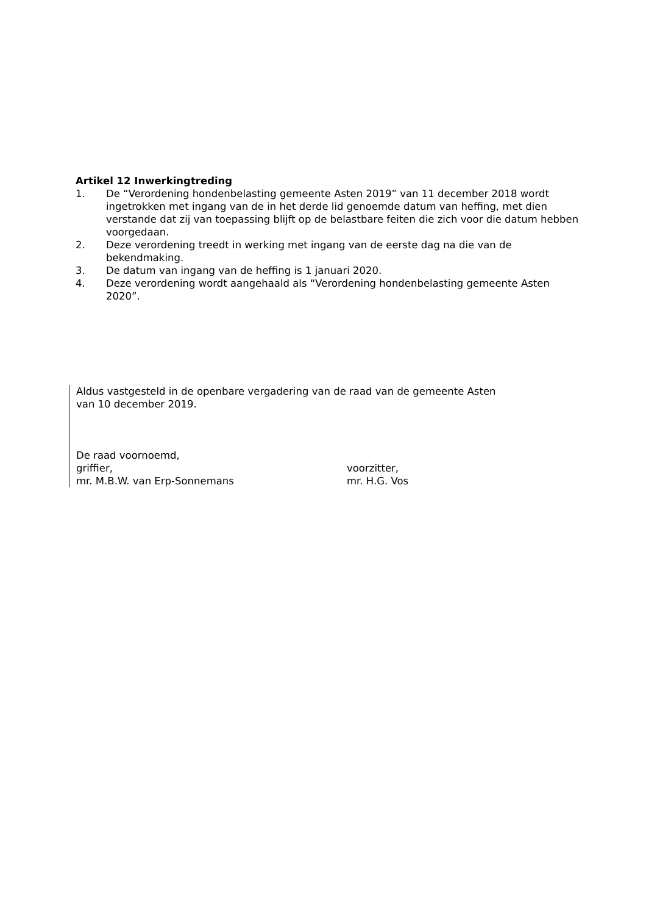Artikel 12 Inwerkingtreding
1. De “Verordening hondenbelasting gemeente Asten 2019” van 11 december 2018 wordt ingetrokken met ingang van de in het derde lid genoemde datum van heffing, met dien verstande dat zij van toepassing blijft op de belastbare feiten die zich voor die datum hebben voorgedaan.
2. Deze verordening treedt in werking met ingang van de eerste dag na die van de bekendmaking.
3. De datum van ingang van de heffing is 1 januari 2020.
4. Deze verordening wordt aangehaald als “Verordening hondenbelasting gemeente Asten 2020”.
Aldus vastgesteld in de openbare vergadering van de raad van de gemeente Asten
van 10 december 2019.
De raad voornoemd,
griffier, voorzitter,
mr. M.B.W. van Erp-Sonnemans mr. H.G. Vos